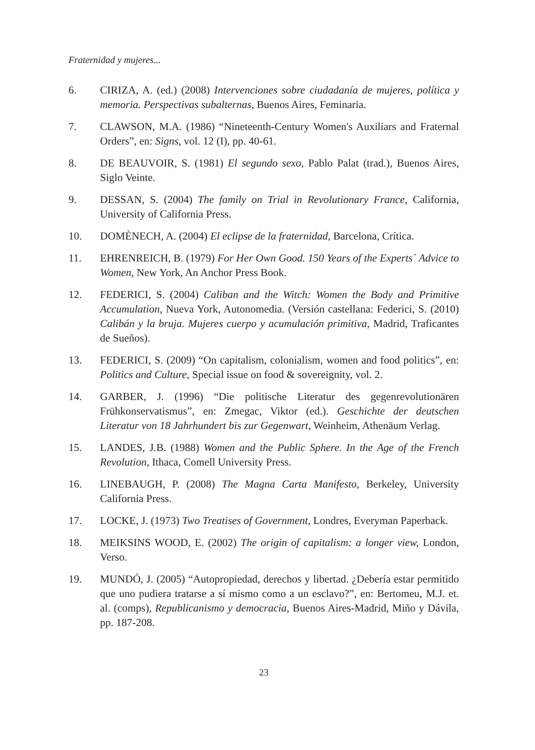Fraternidad y mujeres...
6. CIRIZA, A. (ed.) (2008) Intervenciones sobre ciudadanía de mujeres, política y memoria. Perspectivas subalternas, Buenos Aires, Feminaria.
7. CLAWSON, M.A. (1986) “Nineteenth-Century Women's Auxiliars and Fraternal Orders”, en: Signs, vol. 12 (I), pp. 40-61.
8. DE BEAUVOIR, S. (1981) El segundo sexo, Pablo Palat (trad.), Buenos Aires, Siglo Veinte.
9. DESSAN, S. (2004) The family on Trial in Revolutionary France, California, University of California Press.
10. DOMÈNECH, A. (2004) El eclipse de la fraternidad, Barcelona, Crítica.
11. EHRENREICH, B. (1979) For Her Own Good. 150 Years of the Experts´ Advice to Women, New York, An Anchor Press Book.
12. FEDERICI, S. (2004) Caliban and the Witch: Women the Body and Primitive Accumulation, Nueva York, Autonomedia. (Versión castellana: Federici, S. (2010) Calibán y la bruja. Mujeres cuerpo y acumulación primitiva, Madrid, Traficantes de Sueños).
13. FEDERICI, S. (2009) “On capitalism, colonialism, women and food politics”, en: Politics and Culture, Special issue on food & sovereignity, vol. 2.
14. GARBER, J. (1996) “Die politische Literatur des gegenrevolutionären Frühkonservatismus”, en: Zmegac, Viktor (ed.). Geschichte der deutschen Literatur von 18 Jahrhundert bis zur Gegenwart, Weinheim, Athenäum Verlag.
15. LANDES, J.B. (1988) Women and the Public Sphere. In the Age of the French Revolution, Ithaca, Comell University Press.
16. LINEBAUGH, P. (2008) The Magna Carta Manifesto, Berkeley, University California Press.
17. LOCKE, J. (1973) Two Treatises of Government, Londres, Everyman Paperback.
18. MEIKSINS WOOD, E. (2002) The origin of capitalism: a longer view, London, Verso.
19. MUNDÓ, J. (2005) “Autopropiedad, derechos y libertad. ¿Debería estar permitido que uno pudiera tratarse a sí mismo como a un esclavo?”, en: Bertomeu, M.J. et. al. (comps), Republicanismo y democracia, Buenos Aires-Madrid, Miño y Dávila, pp. 187-208.
23